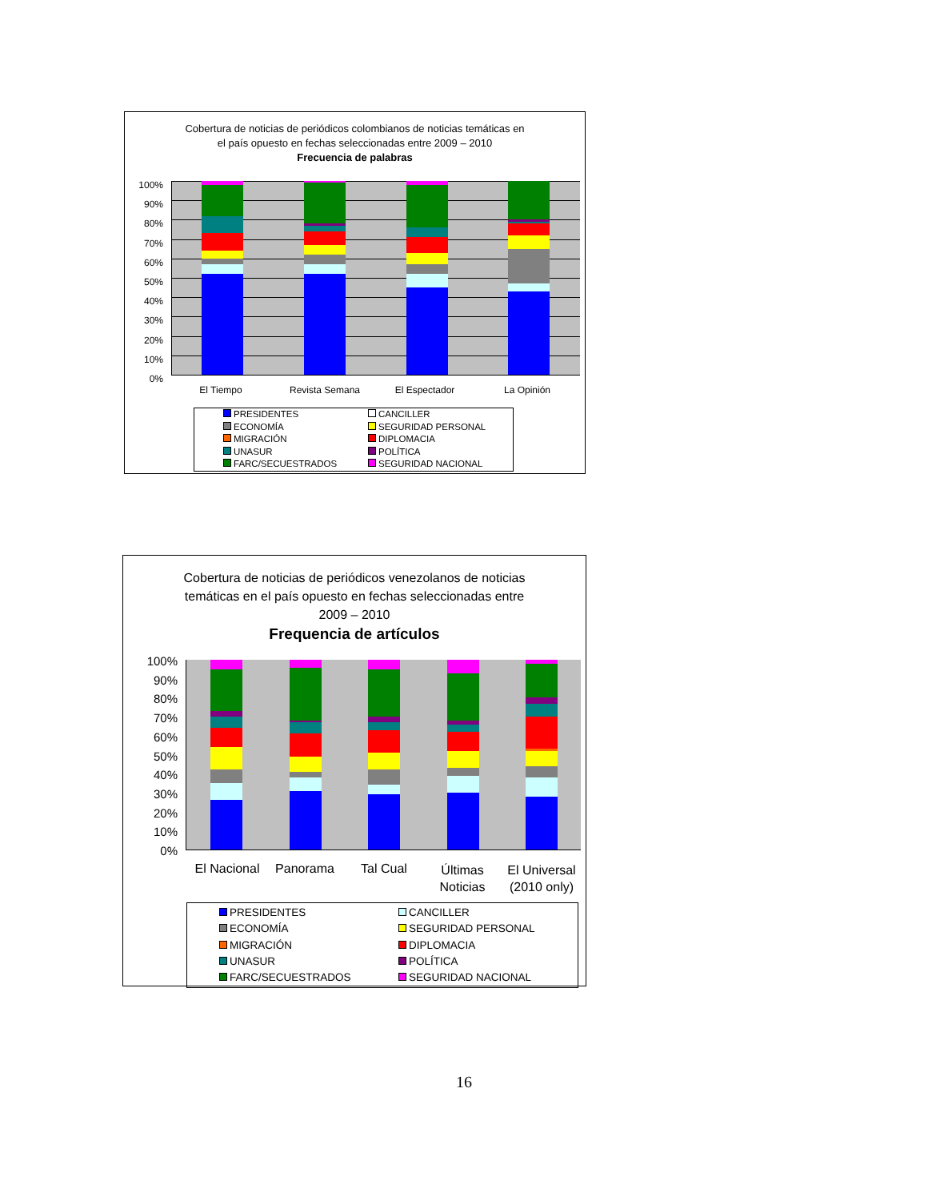Cobertura de noticias de periódicos colombianos de noticias temáticas en
el país opuesto en fechas seleccionadas entre 2009 – 2010
Frecuencia de palabras
100%
90%
80%
70%
60%
50%
40%
30%
20%
10%
0%
El Tiempo Revista Semana El Espectador La Opinión
PRESIDENTES
CANCILLER
ECONOMÍA
SEGURIDAD PERSONAL
MIGRACIÓN
DIPLOMACIA
UNASUR
POLÍTICA
FARC/SECUESTRADOS
SEGURIDAD NACIONAL
Cobertura de noticias de periódicos venezolanos de noticias
temáticas en el país opuesto en fechas seleccionadas entre
2009 – 2010
Frequencia de artículos
100%
90%
80%
70%
60%
50%
40%
30%
20%
10%
0%
El Nacional
Panorama Tal Cual
Últimas
Noticias
El Universal
(2010 only)
PRESIDENTES
CANCILLER
ECONOMÍA
SEGURIDAD PERSONAL
MIGRACIÓN
DIPLOMACIA
UNASUR
POLÍTICA
FARC/SECUESTRADOS
SEGURIDAD NACIONAL
16